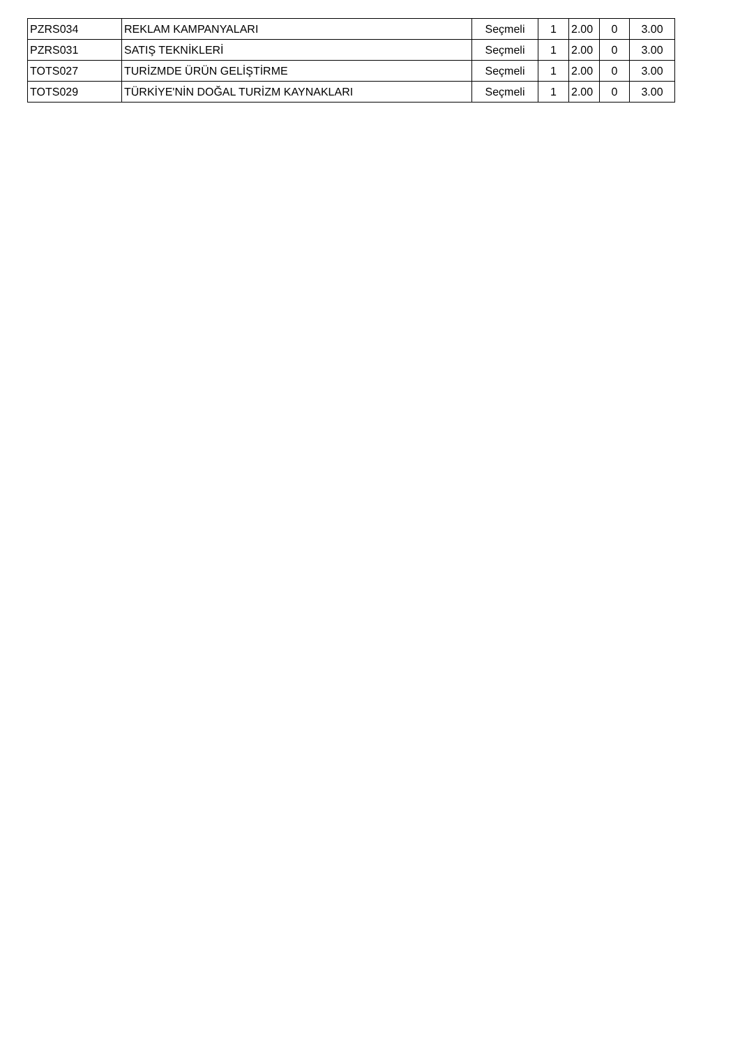| PZRS034 | REKLAM KAMPANYALARI | Seçmeli | 1 | 2.00 | 0 | 3.00 |
| PZRS031 | SATIŞ TEKNİKLERİ | Seçmeli | 1 | 2.00 | 0 | 3.00 |
| TOTS027 | TURİZMDE ÜRÜN GELİŞTİRME | Seçmeli | 1 | 2.00 | 0 | 3.00 |
| TOTS029 | TÜRKİYE'NİN DOĞAL TURİZM KAYNAKLARI | Seçmeli | 1 | 2.00 | 0 | 3.00 |